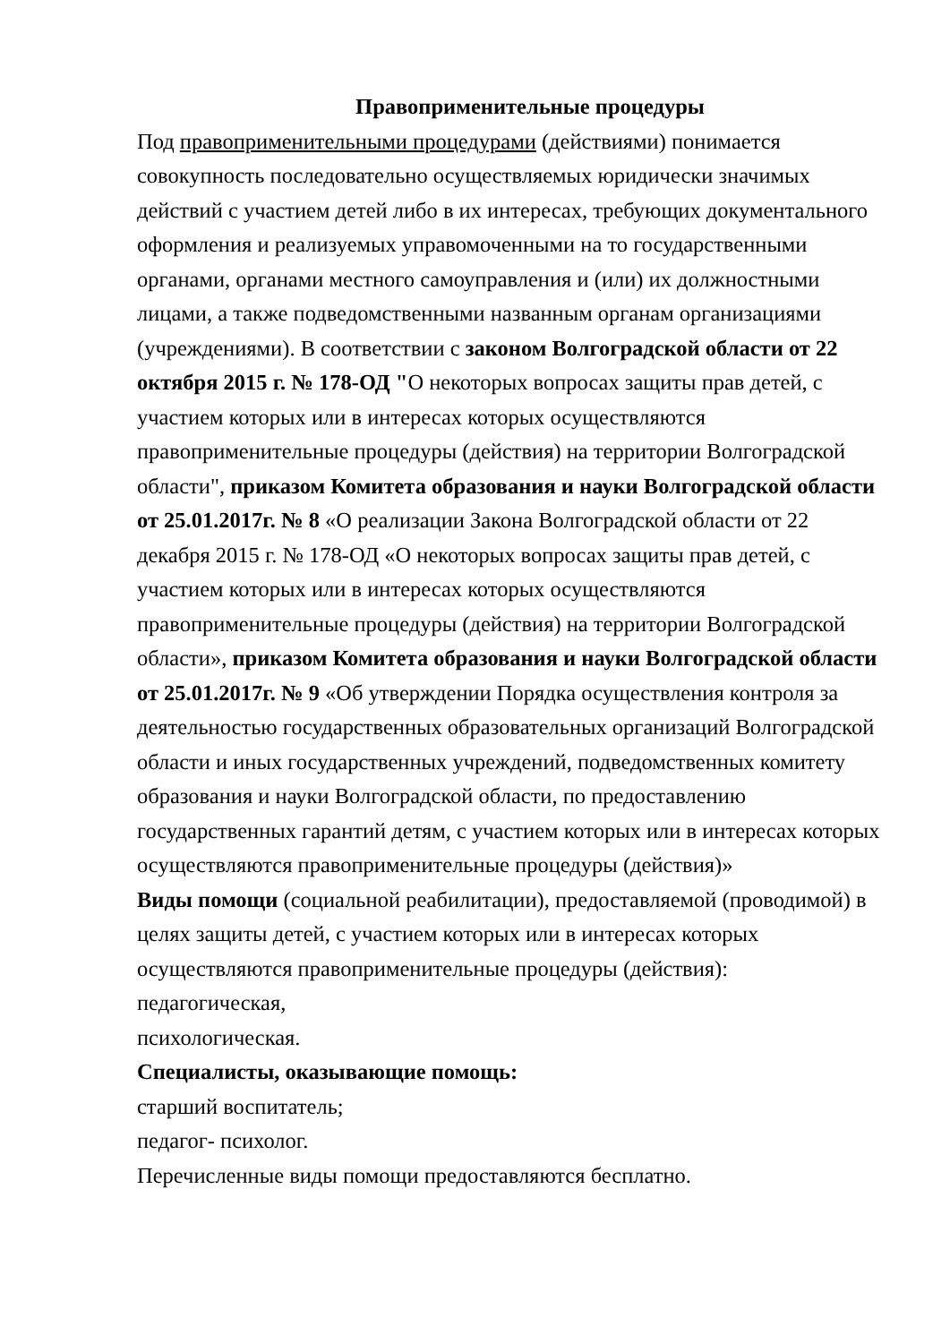Правоприменительные процедуры
Под правоприменительными процедурами (действиями) понимается совокупность последовательно осуществляемых юридически значимых действий с участием детей либо в их интересах, требующих документального оформления и реализуемых управомоченными на то государственными органами, органами местного самоуправления и (или) их должностными лицами, а также подведомственными названным органам организациями (учреждениями). В соответствии с законом Волгоградской области от 22 октября 2015 г. № 178-ОД "О некоторых вопросах защиты прав детей, с участием которых или в интересах которых осуществляются правоприменительные процедуры (действия) на территории Волгоградской области", приказом Комитета образования и науки Волгоградской области от 25.01.2017г. № 8 «О реализации Закона Волгоградской области от 22 декабря 2015 г. № 178-ОД «О некоторых вопросах защиты прав детей, с участием которых или в интересах которых осуществляются правоприменительные процедуры (действия) на территории Волгоградской области», приказом Комитета образования и науки Волгоградской области от 25.01.2017г. № 9 «Об утверждении Порядка осуществления контроля за деятельностью государственных образовательных организаций Волгоградской области и иных государственных учреждений, подведомственных комитету образования и науки Волгоградской области, по предоставлению государственных гарантий детям, с участием которых или в интересах которых осуществляются правоприменительные процедуры (действия)»
Виды помощи (социальной реабилитации), предоставляемой (проводимой) в целях защиты детей, с участием которых или в интересах которых осуществляются правоприменительные процедуры (действия):
педагогическая,
психологическая.
Специалисты, оказывающие помощь:
старший воспитатель;
педагог- психолог.
Перечисленные виды помощи предоставляются бесплатно.